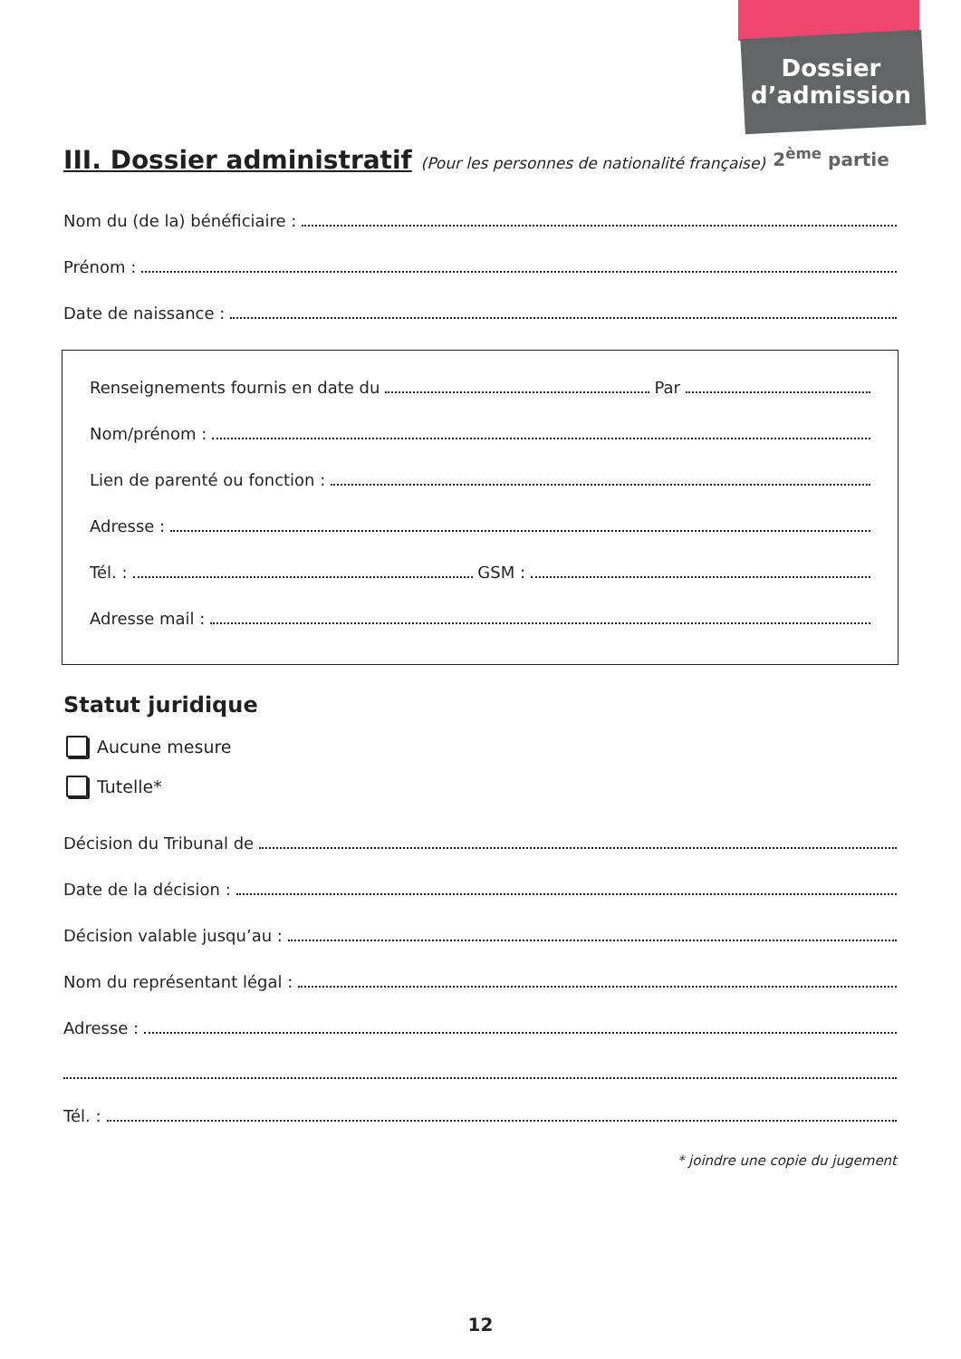Dossier
d’admission
2<sup>ème</sup> partie
III. Dossier administratif (Pour les personnes de nationalité française)
Nom du (de la) bénéficiaire :
Prénom :
Date de naissance :
Renseignements fournis en date du Par
Nom/prénom :
Lien de parenté ou fonction :
Adresse :
Tél. : GSM :
Adresse mail :
Statut juridique
Aucune mesure
Tutelle*
Décision du Tribunal de
Date de la décision :
Décision valable jusqu’au :
Nom du représentant légal :
Adresse :
Tél. :
* joindre une copie du jugement
12